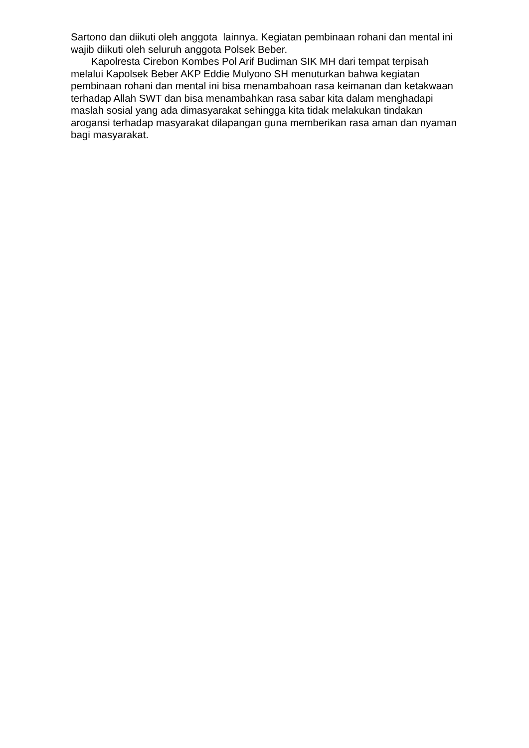Sartono dan diikuti oleh anggota lainnya. Kegiatan pembinaan rohani dan mental ini wajib diikuti oleh seluruh anggota Polsek Beber.
Kapolresta Cirebon Kombes Pol Arif Budiman SIK MH dari tempat terpisah melalui Kapolsek Beber AKP Eddie Mulyono SH menuturkan bahwa kegiatan pembinaan rohani dan mental ini bisa menambahoan rasa keimanan dan ketakwaan terhadap Allah SWT dan bisa menambahkan rasa sabar kita dalam menghadapi maslah sosial yang ada dimasyarakat sehingga kita tidak melakukan tindakan arogansi terhadap masyarakat dilapangan guna memberikan rasa aman dan nyaman bagi masyarakat.